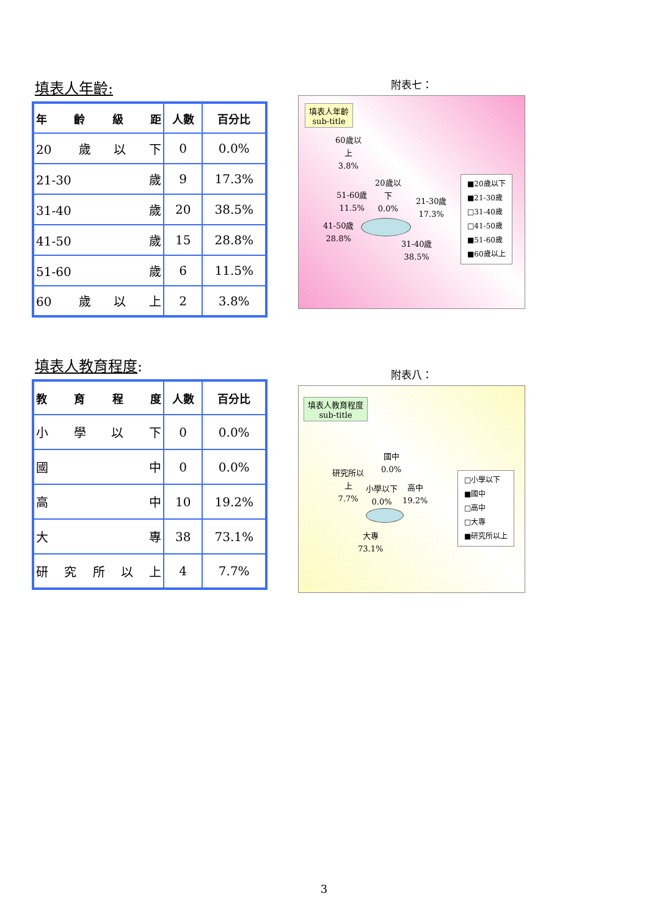填表人年齡:
| 年齡級距 | 人數 | 百分比 |
| --- | --- | --- |
| 20 歲以下 | 0 | 0.0% |
| 21-30 歲 | 9 | 17.3% |
| 31-40 歲 | 20 | 38.5% |
| 41-50 歲 | 15 | 28.8% |
| 51-60 歲 | 6 | 11.5% |
| 60 歲以上 | 2 | 3.8% |
附表七：
填表人年齡
sub-title
60歲以
上
3.8%
20歲以
下
0.0%
51-60歲
11.5%
21-30歲
17.3%
41-50歲
28.8%
31-40歲
38.5%
■20歲以下
■21-30歲
□31-40歲
□41-50歲
■51-60歲
■60歲以上
填表人教育程度:
| 教育程度 | 人數 | 百分比 |
| --- | --- | --- |
| 小學以下 | 0 | 0.0% |
| 國中 | 0 | 0.0% |
| 高中 | 10 | 19.2% |
| 大專 | 38 | 73.1% |
| 研究所以上 | 4 | 7.7% |
附表八：
填表人教育程度
sub-title
國中
0.0%
研究所以
上
7.7%
小學以下
0.0%
高中
19.2%
大專
73.1%
□小學以下
■國中
□高中
□大專
■研究所以上
3